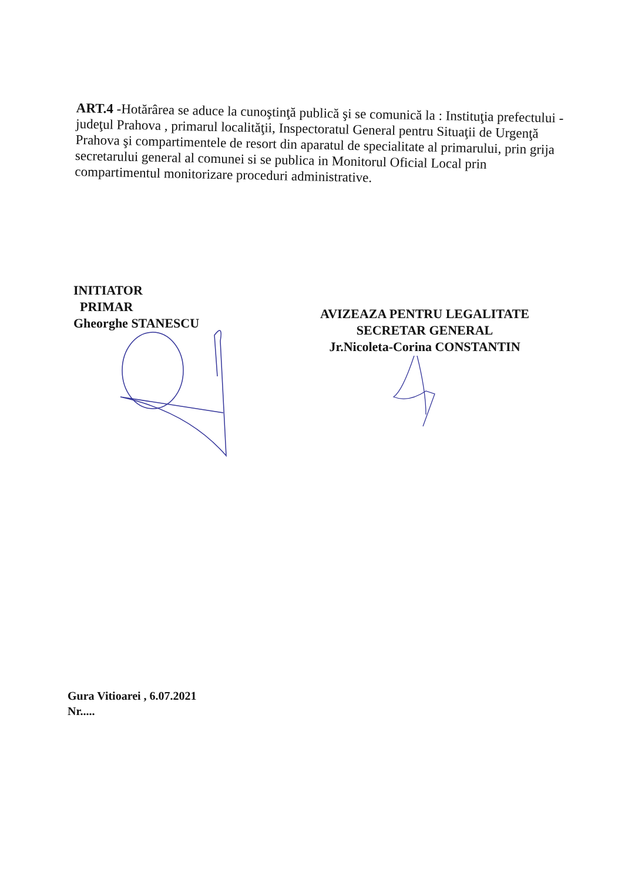ART.4 -Hotărârea se aduce la cunoştinţă publică şi se comunică la : Instituţia prefectului - judeţul Prahova , primarul localităţii, Inspectoratul General pentru Situaţii de Urgenţă Prahova şi compartimentele de resort din aparatul de specialitate al primarului, prin grija secretarului general al comunei si se publica in Monitorul Oficial Local prin compartimentul monitorizare proceduri administrative.
INITIATOR
PRIMAR
Gheorghe STANESCU
AVIZEAZA PENTRU LEGALITATE
SECRETAR GENERAL
Jr.Nicoleta-Corina CONSTANTIN
Gura Vitioarei , 6.07.2021
Nr.....